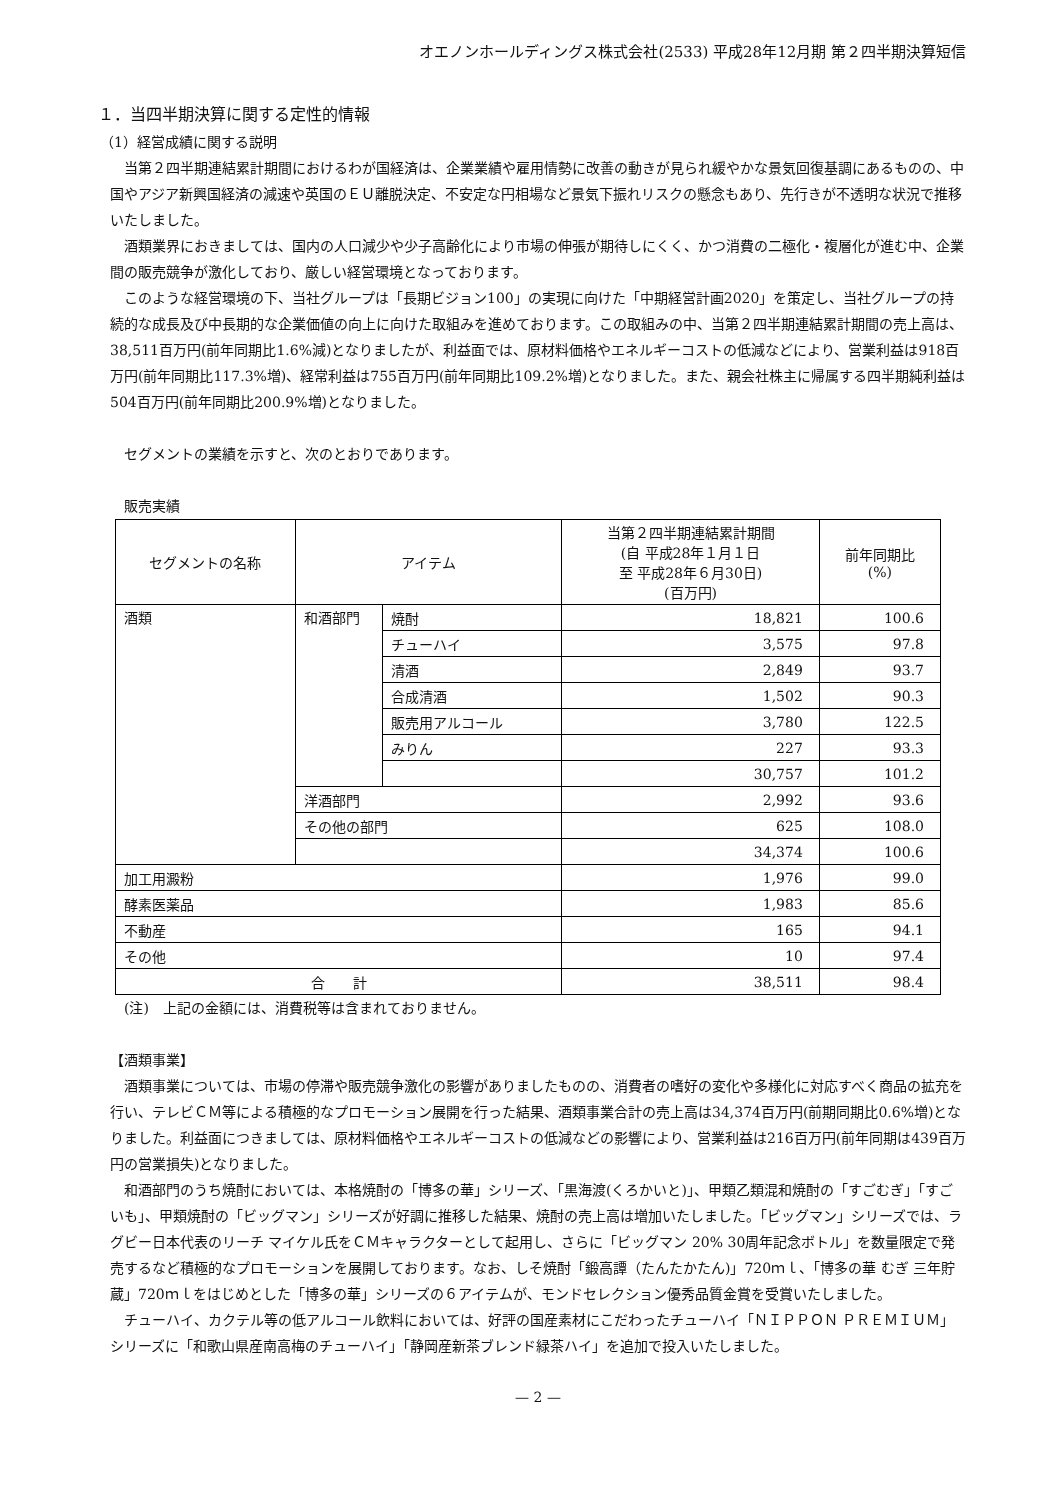オエノンホールディングス株式会社(2533) 平成28年12月期 第２四半期決算短信
１．当四半期決算に関する定性的情報
（1）経営成績に関する説明
当第２四半期連結累計期間におけるわが国経済は、企業業績や雇用情勢に改善の動きが見られ緩やかな景気回復基調にあるものの、中国やアジア新興国経済の減速や英国のＥＵ離脱決定、不安定な円相場など景気下振れリスクの懸念もあり、先行きが不透明な状況で推移いたしました。
酒類業界におきましては、国内の人口減少や少子高齢化により市場の伸張が期待しにくく、かつ消費の二極化・複層化が進む中、企業間の販売競争が激化しており、厳しい経営環境となっております。
このような経営環境の下、当社グループは「長期ビジョン100」の実現に向けた「中期経営計画2020」を策定し、当社グループの持続的な成長及び中長期的な企業価値の向上に向けた取組みを進めております。この取組みの中、当第２四半期連結累計期間の売上高は、38,511百万円(前年同期比1.6%減)となりましたが、利益面では、原材料価格やエネルギーコストの低減などにより、営業利益は918百万円(前年同期比117.3%増)、経常利益は755百万円(前年同期比109.2%増)となりました。また、親会社株主に帰属する四半期純利益は504百万円(前年同期比200.9%増)となりました。
セグメントの業績を示すと、次のとおりであります。
販売実績
| セグメントの名称 | アイテム | | 当第２四半期連結累計期間 (自 平成28年１月１日 至 平成28年６月30日) (百万円) | 前年同期比 (%) |
| --- | --- | --- | --- | --- |
| 酒類 | 和酒部門 | 焼酎 | 18,821 | 100.6 |
| | | チューハイ | 3,575 | 97.8 |
| | | 清酒 | 2,849 | 93.7 |
| | | 合成清酒 | 1,502 | 90.3 |
| | | 販売用アルコール | 3,780 | 122.5 |
| | | みりん | 227 | 93.3 |
| | | | 30,757 | 101.2 |
| | 洋酒部門 | | 2,992 | 93.6 |
| | その他の部門 | | 625 | 108.0 |
| | | | 34,374 | 100.6 |
| 加工用澱粉 | | | 1,976 | 99.0 |
| 酵素医薬品 | | | 1,983 | 85.6 |
| 不動産 | | | 165 | 94.1 |
| その他 | | | 10 | 97.4 |
| 合 計 | | | 38,511 | 98.4 |
(注)　上記の金額には、消費税等は含まれておりません。
【酒類事業】
酒類事業については、市場の停滞や販売競争激化の影響がありましたものの、消費者の嗜好の変化や多様化に対応すべく商品の拡充を行い、テレビＣＭ等による積極的なプロモーション展開を行った結果、酒類事業合計の売上高は34,374百万円(前期同期比0.6%増)となりました。利益面につきましては、原材料価格やエネルギーコストの低減などの影響により、営業利益は216百万円(前年同期は439百万円の営業損失)となりました。
和酒部門のうち焼酎においては、本格焼酎の「博多の華」シリーズ、「黒海渡(くろかいと)」、甲類乙類混和焼酎の「すごむぎ」「すごいも」、甲類焼酎の「ビッグマン」シリーズが好調に推移した結果、焼酎の売上高は増加いたしました。「ビッグマン」シリーズでは、ラグビー日本代表のリーチ マイケル氏をＣＭキャラクターとして起用し、さらに「ビッグマン 20% 30周年記念ボトル」を数量限定で発売するなど積極的なプロモーションを展開しております。なお、しそ焼酎「鍛高譚（たんたかたん)」720ｍｌ、「博多の華 むぎ 三年貯蔵」720ｍｌをはじめとした「博多の華」シリーズの６アイテムが、モンドセレクション優秀品質金賞を受賞いたしました。
チューハイ、カクテル等の低アルコール飲料においては、好評の国産素材にこだわったチューハイ「ＮＩＰＰＯＮ ＰＲＥＭＩＵＭ」シリーズに「和歌山県産南高梅のチューハイ」「静岡産新茶ブレンド緑茶ハイ」を追加で投入いたしました。
— 2 —